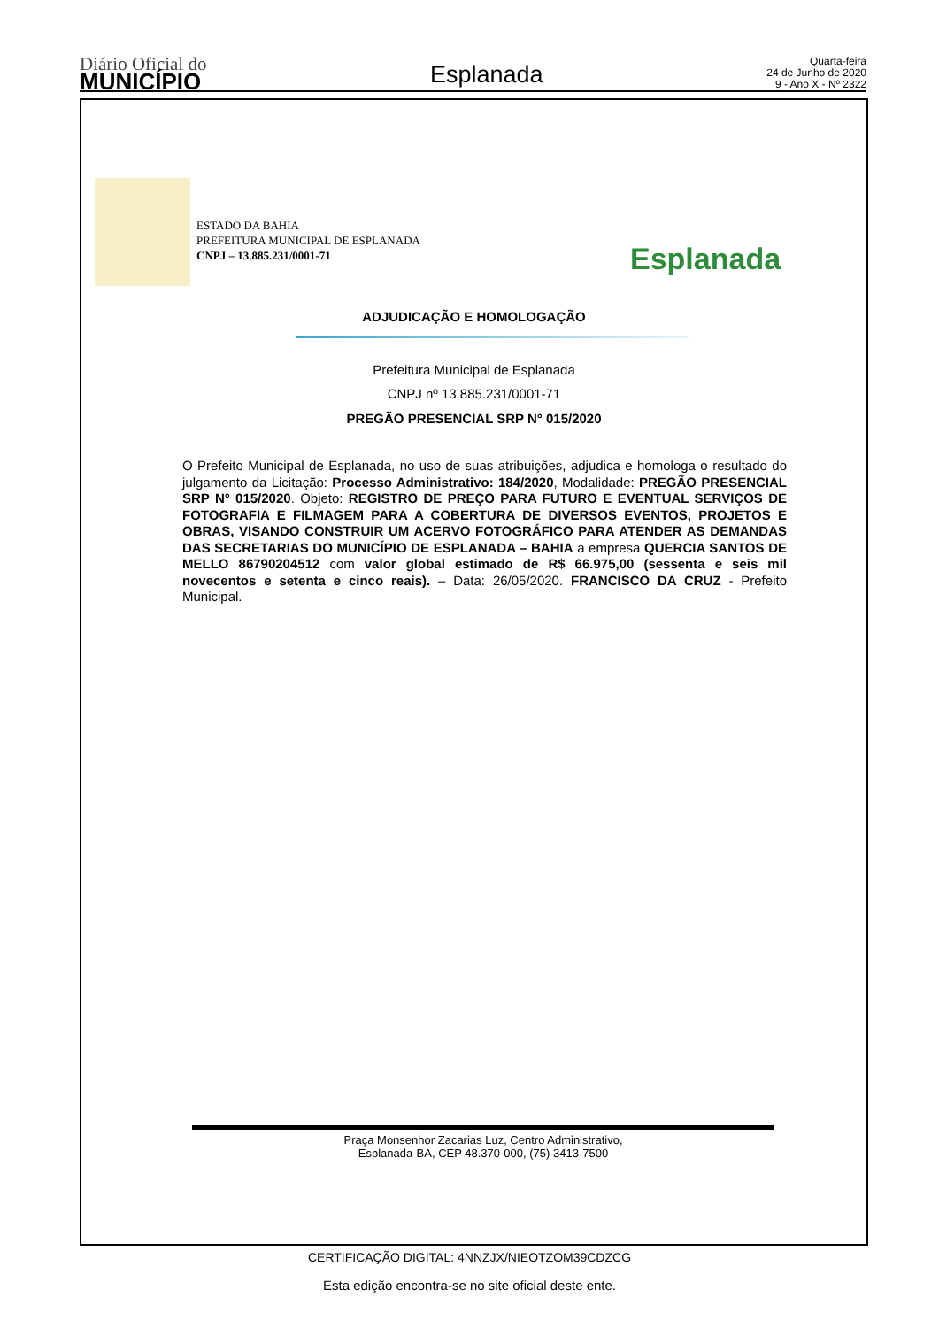Diário Oficial do
MUNICÍPIO
Esplanada
Quarta-feira
24 de Junho de 2020
9 - Ano X - Nº 2322
ESTADO DA BAHIA
PREFEITURA MUNICIPAL DE ESPLANADA
CNPJ – 13.885.231/0001-71
Esplanada
ADJUDICAÇÃO E HOMOLOGAÇÃO
Prefeitura Municipal de Esplanada
CNPJ nº 13.885.231/0001-71
PREGÃO PRESENCIAL SRP N° 015/2020
O Prefeito Municipal de Esplanada, no uso de suas atribuições, adjudica e homologa o resultado do julgamento da Licitação: Processo Administrativo: 184/2020, Modalidade: PREGÃO PRESENCIAL SRP N° 015/2020. Objeto: REGISTRO DE PREÇO PARA FUTURO E EVENTUAL SERVIÇOS DE FOTOGRAFIA E FILMAGEM PARA A COBERTURA DE DIVERSOS EVENTOS, PROJETOS E OBRAS, VISANDO CONSTRUIR UM ACERVO FOTOGRÁFICO PARA ATENDER AS DEMANDAS DAS SECRETARIAS DO MUNICÍPIO DE ESPLANADA – BAHIA a empresa QUERCIA SANTOS DE MELLO 86790204512 com valor global estimado de R$ 66.975,00 (sessenta e seis mil novecentos e setenta e cinco reais). – Data: 26/05/2020. FRANCISCO DA CRUZ - Prefeito Municipal.
Praça Monsenhor Zacarias Luz, Centro Administrativo,
Esplanada-BA, CEP 48.370-000, (75) 3413-7500
CERTIFICAÇÃO DIGITAL: 4NNZJX/NIEOTZOM39CDZCG
Esta edição encontra-se no site oficial deste ente.